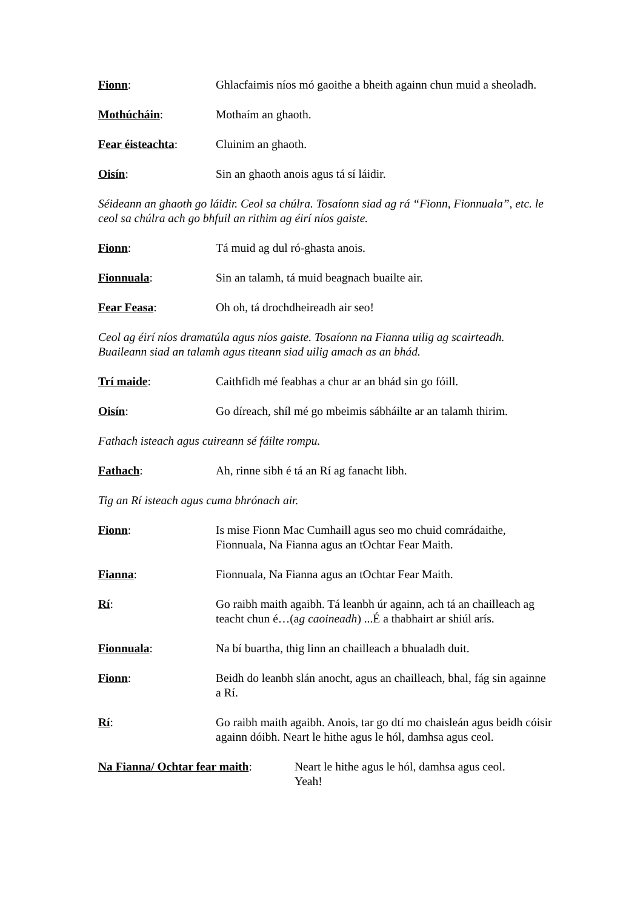Fionn: Ghlacfaimis níos mó gaoithe a bheith againn chun muid a sheoladh.
Mothúcháin: Mothaím an ghaoth.
Fear éisteachta: Cluinim an ghaoth.
Oisín: Sin an ghaoth anois agus tá sí láidir.
Séideann an ghaoth go láidir. Ceol sa chúlra. Tosaíonn siad ag rá “Fionn, Fionnuala”, etc. le ceol sa chúlra ach go bhfuil an rithim ag éirí níos gaiste.
Fionn: Tá muid ag dul ró-ghasta anois.
Fionnuala: Sin an talamh, tá muid beagnach buailte air.
Fear Feasa: Oh oh, tá drochdheireadh air seo!
Ceol ag éirí níos dramatúla agus níos gaiste. Tosaíonn na Fianna uilig ag scairteadh. Buaileann siad an talamh agus titeann siad uilig amach as an bhád.
Trí maide: Caithfidh mé feabhas a chur ar an bhád sin go fóill.
Oisín: Go díreach, shíl mé go mbeimis sábháilte ar an talamh thirim.
Fathach isteach agus cuireann sé fáilte rompu.
Fathach: Ah, rinne sibh é tá an Rí ag fanacht libh.
Tig an Rí isteach agus cuma bhrónach air.
Fionn: Is mise Fionn Mac Cumhaill agus seo mo chuid comrádaithe, Fionnuala, Na Fianna agus an tOchtar Fear Maith.
Fianna: Fionnuala, Na Fianna agus an tOchtar Fear Maith.
Rí: Go raibh maith agaibh. Tá leanbh úr againn, ach tá an chailleach ag teacht chun é…(ag caoineadh) ...É a thabhairt ar shiúl arís.
Fionnuala: Na bí buartha, thig linn an chailleach a bhualadh duit.
Fionn: Beidh do leanbh slán anocht, agus an chailleach, bhal, fág sin againne a Rí.
Rí: Go raibh maith agaibh. Anois, tar go dtí mo chaisleán agus beidh cóisir againn dóibh. Neart le hithe agus le hól, damhsa agus ceol.
Na Fianna/ Ochtar fear maith:
Neart le hithe agus le hól, damhsa agus ceol.
Yeah!